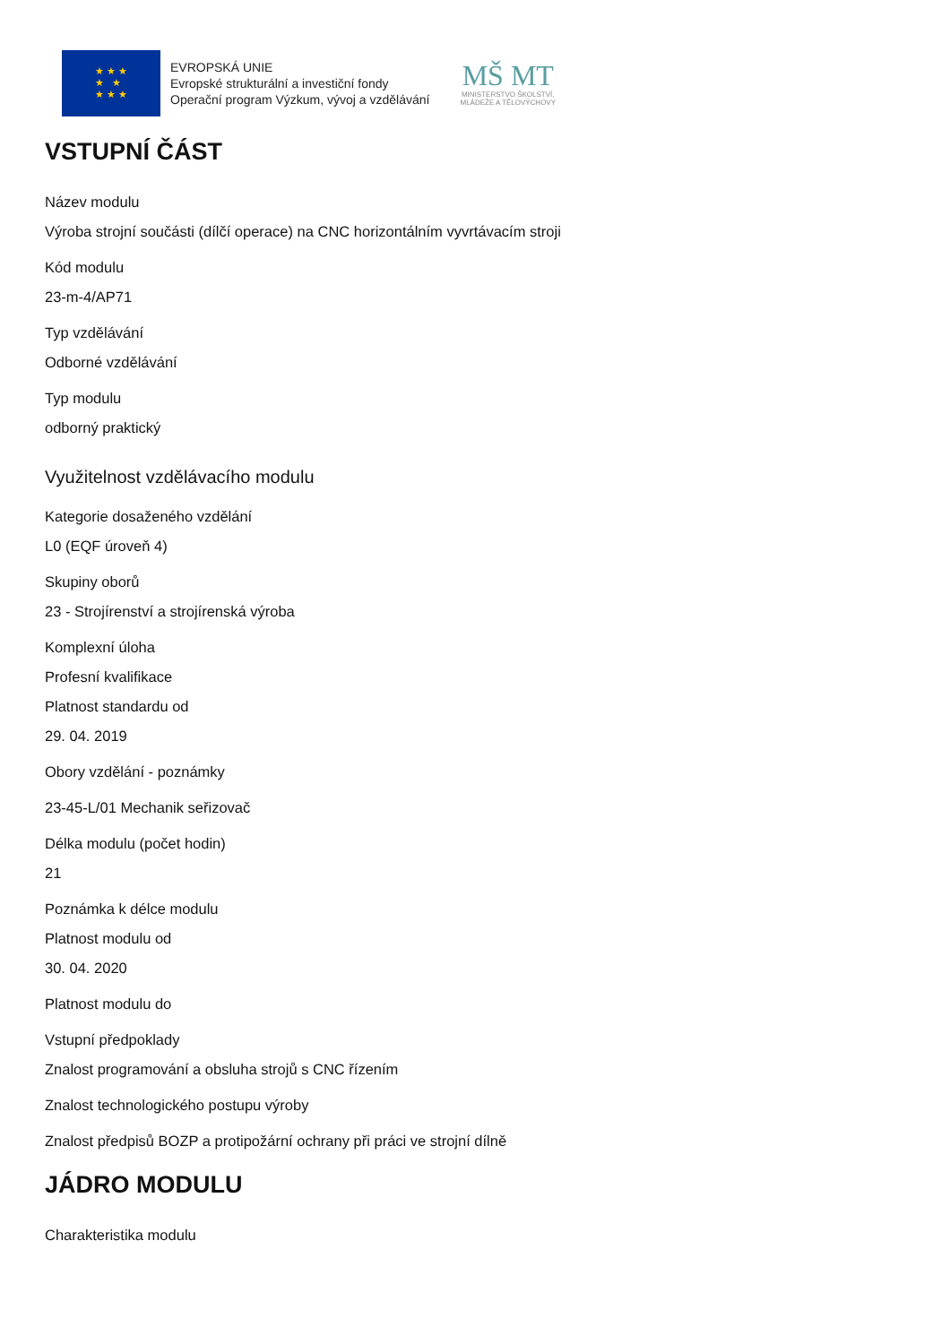★ ★ ★
★ ★
★ ★ ★
EVROPSKÁ UNIE
Evropské strukturální a investiční fondy
Operační program Výzkum, vývoj a vzdělávání
MŠ MT
MINISTERSTVO ŠKOLSTVÍ,
MLÁDEŽE A TĚLOVÝCHOVY
VSTUPNÍ ČÁST
Název modulu
Výroba strojní součásti (dílčí operace) na CNC horizontálním vyvrtávacím stroji
Kód modulu
23-m-4/AP71
Typ vzdělávání
Odborné vzdělávání
Typ modulu
odborný praktický
Využitelnost vzdělávacího modulu
Kategorie dosaženého vzdělání
L0 (EQF úroveň 4)
Skupiny oborů
23 - Strojírenství a strojírenská výroba
Komplexní úloha
Profesní kvalifikace
Platnost standardu od
29. 04. 2019
Obory vzdělání - poznámky
23-45-L/01 Mechanik seřizovač
Délka modulu (počet hodin)
21
Poznámka k délce modulu
Platnost modulu od
30. 04. 2020
Platnost modulu do
Vstupní předpoklady
Znalost programování a obsluha strojů s CNC řízením
Znalost technologického postupu výroby
Znalost předpisů BOZP a protipožární ochrany při práci ve strojní dílně
JÁDRO MODULU
Charakteristika modulu